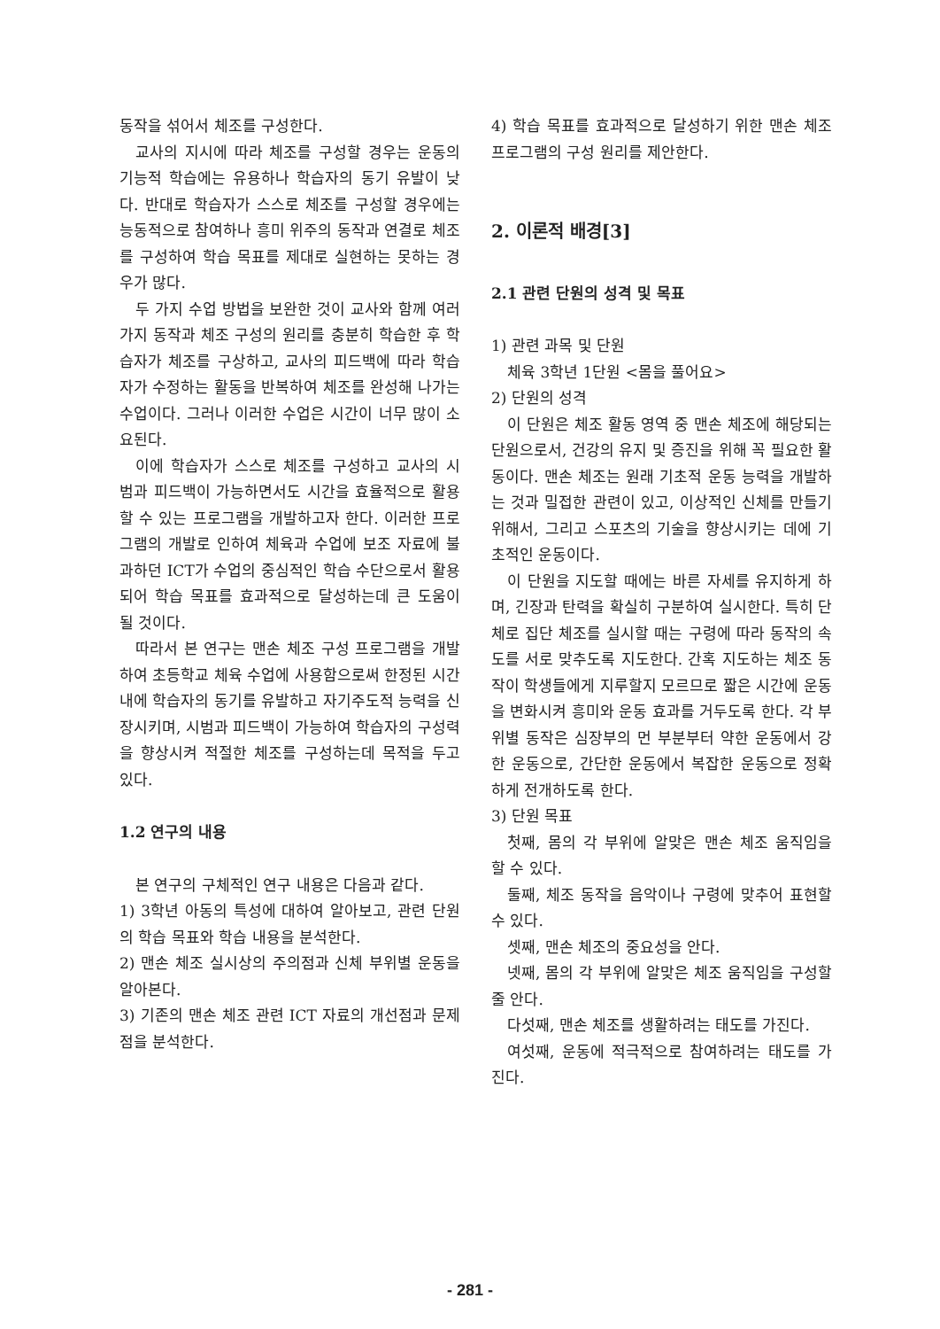동작을 섞어서 체조를 구성한다.
교사의 지시에 따라 체조를 구성할 경우는 운동의 기능적 학습에는 유용하나 학습자의 동기 유발이 낮다. 반대로 학습자가 스스로 체조를 구성할 경우에는 능동적으로 참여하나 흥미 위주의 동작과 연결로 체조를 구성하여 학습 목표를 제대로 실현하는 못하는 경우가 많다.
두 가지 수업 방법을 보완한 것이 교사와 함께 여러 가지 동작과 체조 구성의 원리를 충분히 학습한 후 학습자가 체조를 구상하고, 교사의 피드백에 따라 학습자가 수정하는 활동을 반복하여 체조를 완성해 나가는 수업이다. 그러나 이러한 수업은 시간이 너무 많이 소요된다.
이에 학습자가 스스로 체조를 구성하고 교사의 시범과 피드백이 가능하면서도 시간을 효율적으로 활용할 수 있는 프로그램을 개발하고자 한다. 이러한 프로그램의 개발로 인하여 체육과 수업에 보조 자료에 불과하던 ICT가 수업의 중심적인 학습 수단으로서 활용되어 학습 목표를 효과적으로 달성하는데 큰 도움이 될 것이다.
따라서 본 연구는 맨손 체조 구성 프로그램을 개발하여 초등학교 체육 수업에 사용함으로써 한정된 시간 내에 학습자의 동기를 유발하고 자기주도적 능력을 신장시키며, 시범과 피드백이 가능하여 학습자의 구성력을 향상시켜 적절한 체조를 구성하는데 목적을 두고 있다.
1.2 연구의 내용
본 연구의 구체적인 연구 내용은 다음과 같다.
1) 3학년 아동의 특성에 대하여 알아보고, 관련 단원의 학습 목표와 학습 내용을 분석한다.
2) 맨손 체조 실시상의 주의점과 신체 부위별 운동을 알아본다.
3) 기존의 맨손 체조 관련 ICT 자료의 개선점과 문제점을 분석한다.
4) 학습 목표를 효과적으로 달성하기 위한 맨손 체조 프로그램의 구성 원리를 제안한다.
2. 이론적 배경[3]
2.1 관련 단원의 성격 및 목표
1) 관련 과목 및 단원
체육 3학년 1단원 <몸을 풀어요>
2) 단원의 성격
이 단원은 체조 활동 영역 중 맨손 체조에 해당되는 단원으로서, 건강의 유지 및 증진을 위해 꼭 필요한 활동이다. 맨손 체조는 원래 기초적 운동 능력을 개발하는 것과 밀접한 관련이 있고, 이상적인 신체를 만들기 위해서, 그리고 스포츠의 기술을 향상시키는 데에 기초적인 운동이다.
이 단원을 지도할 때에는 바른 자세를 유지하게 하며, 긴장과 탄력을 확실히 구분하여 실시한다. 특히 단체로 집단 체조를 실시할 때는 구령에 따라 동작의 속도를 서로 맞추도록 지도한다. 간혹 지도하는 체조 동작이 학생들에게 지루할지 모르므로 짧은 시간에 운동을 변화시켜 흥미와 운동 효과를 거두도록 한다. 각 부위별 동작은 심장부의 먼 부분부터 약한 운동에서 강한 운동으로, 간단한 운동에서 복잡한 운동으로 정확하게 전개하도록 한다.
3) 단원 목표
첫째, 몸의 각 부위에 알맞은 맨손 체조 움직임을 할 수 있다.
둘째, 체조 동작을 음악이나 구령에 맞추어 표현할 수 있다.
셋째, 맨손 체조의 중요성을 안다.
넷째, 몸의 각 부위에 알맞은 체조 움직임을 구성할 줄 안다.
다섯째, 맨손 체조를 생활하려는 태도를 가진다.
여섯째, 운동에 적극적으로 참여하려는 태도를 가진다.
- 281 -